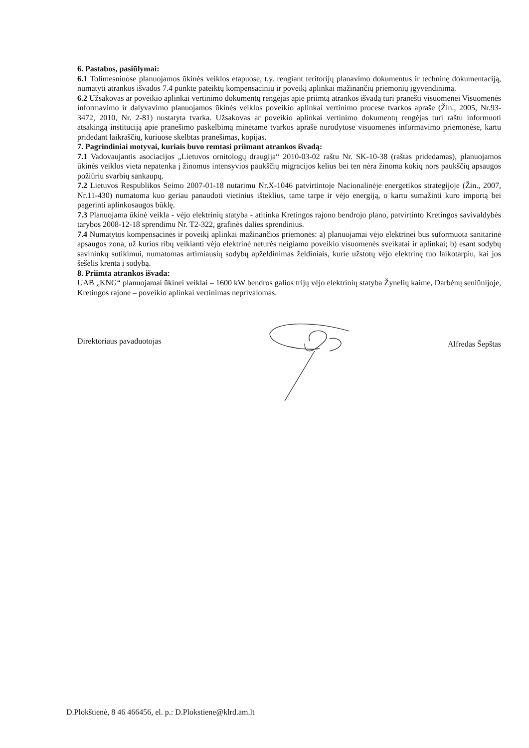6. Pastabos, pasiūlymai:
6.1 Tolimesniuose planuojamos ūkinės veiklos etapuose, t.y. rengiant teritorijų planavimo dokumentus ir techninę dokumentaciją, numatyti atrankos išvados 7.4 punkte pateiktų kompensacinių ir poveikį aplinkai mažinančių priemonių įgyvendinimą.
6.2 Užsakovas ar poveikio aplinkai vertinimo dokumentų rengėjas apie priimtą atrankos išvadą turi pranešti visuomenei Visuomenės informavimo ir dalyvavimo planuojamos ūkinės veiklos poveikio aplinkai vertinimo procese tvarkos apraše (Žin., 2005, Nr.93-3472, 2010, Nr. 2-81) nustatyta tvarka. Užsakovas ar poveikio aplinkai vertinimo dokumentų rengėjas turi raštu informuoti atsakingą instituciją apie pranešimo paskelbimą minėtame tvarkos apraše nurodytose visuomenės informavimo priemonėse, kartu pridedant laikraščių, kuriuose skelbtas pranešimas, kopijas.
7. Pagrindiniai motyvai, kuriais buvo remtasi priimant atrankos išvadą:
7.1 Vadovaujantis asociacijos „Lietuvos ornitologų draugija“ 2010-03-02 raštu Nr. SK-10-38 (raštas pridedamas), planuojamos ūkinės veiklos vieta nepatenka į žinomus intensyvios paukščių migracijos kelius bei ten nėra žinoma kokių nors paukščių apsaugos požiūriu svarbių sankaupų.
7.2 Lietuvos Respublikos Seimo 2007-01-18 nutarimu Nr.X-1046 patvirtintoje Nacionalinėje energetikos strategijoje (Žin., 2007, Nr.11-430) numatoma kuo geriau panaudoti vietinius išteklius, tame tarpe ir vėjo energiją, o kartu sumažinti kuro importą bei pagerinti aplinkosaugos būklę.
7.3 Planuojama ūkinė veikla - vėjo elektrinių statyba - atitinka Kretingos rajono bendrojo plano, patvirtinto Kretingos savivaldybės tarybos 2008-12-18 sprendimu Nr. T2-322, grafinės dalies sprendinius.
7.4 Numatytos kompensacinės ir poveikį aplinkai mažinančios priemonės: a) planuojamai vėjo elektrinei bus suformuota sanitarinė apsaugos zona, už kurios ribų veikianti vėjo elektrinė neturės neigiamo poveikio visuomenės sveikatai ir aplinkai; b) esant sodybų savininkų sutikimui, numatomas artimiausių sodybų apželdinimas želdiniais, kurie užstotų vėjo elektrinę tuo laikotarpiu, kai jos šešėlis krenta į sodybą.
8. Priimta atrankos išvada:
UAB „KNG“ planuojamai ūkinei veiklai – 1600 kW bendros galios trijų vėjo elektrinių statyba Žynelių kaime, Darbėnų seniūnijoje, Kretingos rajone – poveikio aplinkai vertinimas neprivalomas.
Direktoriaus pavaduotojas Alfredas Šepštas
D.Plokštienė, 8 46 466456, el. p.: D.Plokstiene@klrd.am.lt